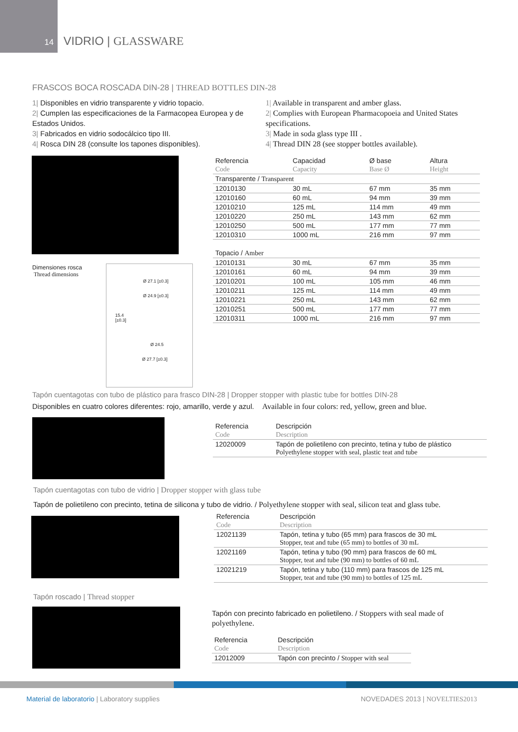14
VIDRIO | GLASSWARE
FRASCOS BOCA ROSCADA DIN-28 | THREAD BOTTLES DIN-28
1| Disponibles en vidrio transparente y vidrio topacio.
2| Cumplen las especificaciones de la Farmacopea Europea y de Estados Unidos.
3| Fabricados en vidrio sodocálcico tipo III.
4| Rosca DIN 28 (consulte los tapones disponibles).
1| Available in transparent and amber glass.
2| Complies with European Pharmacopoeia and United States specifications.
3| Made in soda glass type III .
4| Thread DIN 28 (see stopper bottles available).
Dimensiones rosca
Thread dimensions
Ø 27.1 [±0.3]
Ø 24.9 [±0.3]
15.4
[±0.3]
Ø 24.5
Ø 27.7 [±0.3]
| Referencia | Capacidad | Ø base | Altura |
| Code | Capacity | Base Ø | Height |
| Transparente / Transparent | | | |
| 12010130 | 30 mL | 67 mm | 35 mm |
| 12010160 | 60 mL | 94 mm | 39 mm |
| 12010210 | 125 mL | 114 mm | 49 mm |
| 12010220 | 250 mL | 143 mm | 62 mm |
| 12010250 | 500 mL | 177 mm | 77 mm |
| 12010310 | 1000 mL | 216 mm | 97 mm |
| Topacio / Amber | | | |
| 12010131 | 30 mL | 67 mm | 35 mm |
| 12010161 | 60 mL | 94 mm | 39 mm |
| 12010201 | 100 mL | 105 mm | 46 mm |
| 12010211 | 125 mL | 114 mm | 49 mm |
| 12010221 | 250 mL | 143 mm | 62 mm |
| 12010251 | 500 mL | 177 mm | 77 mm |
| 12010311 | 1000 mL | 216 mm | 97 mm |
Tapón cuentagotas con tubo de plástico para frasco DIN-28 | Dropper stopper with plastic tube for bottles DIN-28
Disponibles en cuatro colores diferentes: rojo, amarillo, verde y azul. Available in four colors: red, yellow, green and blue.
| Referencia | Descripción |
| Code | Description |
| 12020009 | Tapón de polietileno con precinto, tetina y tubo de plástico Polyethylene stopper with seal, plastic teat and tube |
Tapón cuentagotas con tubo de vidrio | Dropper stopper with glass tube
Tapón de polietileno con precinto, tetina de silicona y tubo de vidrio. / Polyethylene stopper with seal, silicon teat and glass tube.
| Referencia | Descripción |
| Code | Description |
| 12021139 | Tapón, tetina y tubo (65 mm) para frascos de 30 mL Stopper, teat and tube (65 mm) to bottles of 30 mL |
| 12021169 | Tapón, tetina y tubo (90 mm) para frascos de 60 mL Stopper, teat and tube (90 mm) to bottles of 60 mL |
| 12021219 | Tapón, tetina y tubo (110 mm) para frascos de 125 mL Stopper, teat and tube (90 mm) to bottles of 125 mL |
Tapón roscado | Thread stopper
Tapón con precinto fabricado en polietileno. / Stoppers with seal made of polyethylene.
| Referencia | Descripción |
| Code | Description |
| 12012009 | Tapón con precinto / Stopper with seal |
Material de laboratorio | Laboratory supplies
NOVEDADES 2013 | NOVELTIES2013